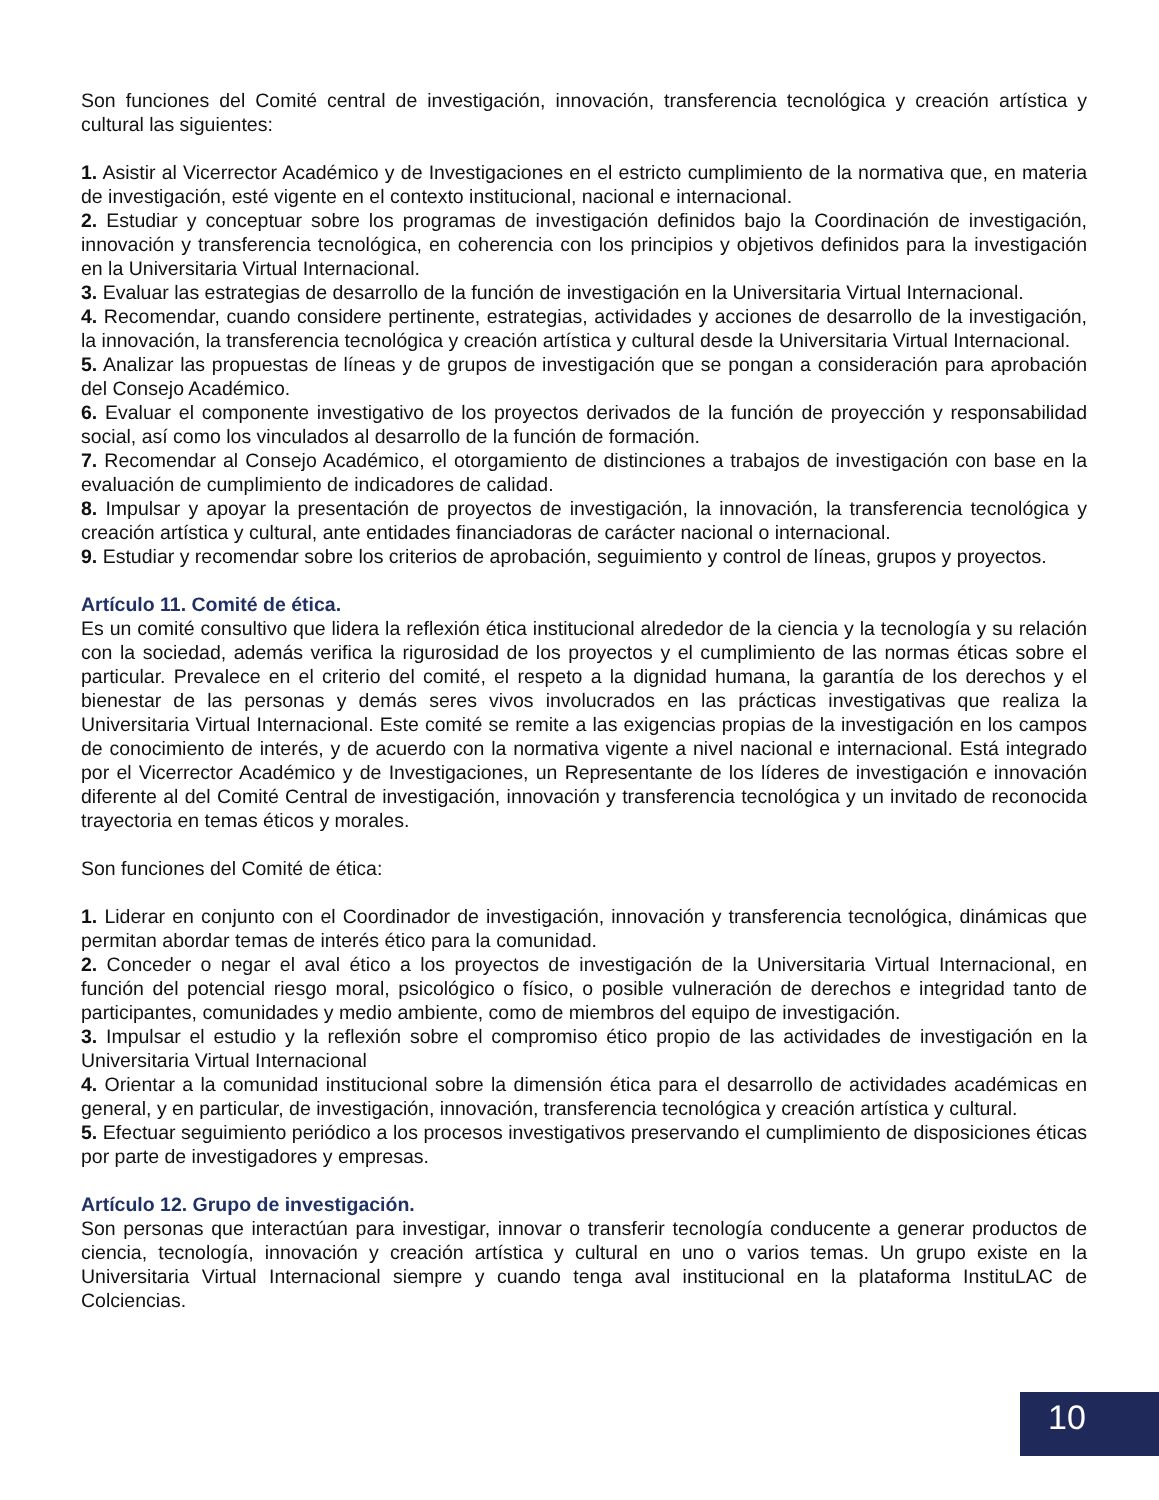Son funciones del Comité central de investigación, innovación, transferencia tecnológica y creación artística y cultural las siguientes:
1. Asistir al Vicerrector Académico y de Investigaciones en el estricto cumplimiento de la normativa que, en materia de investigación, esté vigente en el contexto institucional, nacional e internacional.
2. Estudiar y conceptuar sobre los programas de investigación definidos bajo la Coordinación de investigación, innovación y transferencia tecnológica, en coherencia con los principios y objetivos definidos para la investigación en la Universitaria Virtual Internacional.
3. Evaluar las estrategias de desarrollo de la función de investigación en la Universitaria Virtual Internacional.
4. Recomendar, cuando considere pertinente, estrategias, actividades y acciones de desarrollo de la investigación, la innovación, la transferencia tecnológica y creación artística y cultural desde la Universitaria Virtual Internacional.
5. Analizar las propuestas de líneas y de grupos de investigación que se pongan a consideración para aprobación del Consejo Académico.
6. Evaluar el componente investigativo de los proyectos derivados de la función de proyección y responsabilidad social, así como los vinculados al desarrollo de la función de formación.
7. Recomendar al Consejo Académico, el otorgamiento de distinciones a trabajos de investigación con base en la evaluación de cumplimiento de indicadores de calidad.
8. Impulsar y apoyar la presentación de proyectos de investigación, la innovación, la transferencia tecnológica y creación artística y cultural, ante entidades financiadoras de carácter nacional o internacional.
9. Estudiar y recomendar sobre los criterios de aprobación, seguimiento y control de líneas, grupos y proyectos.
Artículo 11. Comité de ética.
Es un comité consultivo que lidera la reflexión ética institucional alrededor de la ciencia y la tecnología y su relación con la sociedad, además verifica la rigurosidad de los proyectos y el cumplimiento de las normas éticas sobre el particular. Prevalece en el criterio del comité, el respeto a la dignidad humana, la garantía de los derechos y el bienestar de las personas y demás seres vivos involucrados en las prácticas investigativas que realiza la Universitaria Virtual Internacional. Este comité se remite a las exigencias propias de la investigación en los campos de conocimiento de interés, y de acuerdo con la normativa vigente a nivel nacional e internacional. Está integrado por el Vicerrector Académico y de Investigaciones, un Representante de los líderes de investigación e innovación diferente al del Comité Central de investigación, innovación y transferencia tecnológica y un invitado de reconocida trayectoria en temas éticos y morales.
Son funciones del Comité de ética:
1. Liderar en conjunto con el Coordinador de investigación, innovación y transferencia tecnológica, dinámicas que permitan abordar temas de interés ético para la comunidad.
2. Conceder o negar el aval ético a los proyectos de investigación de la Universitaria Virtual Internacional, en función del potencial riesgo moral, psicológico o físico, o posible vulneración de derechos e integridad tanto de participantes, comunidades y medio ambiente, como de miembros del equipo de investigación.
3. Impulsar el estudio y la reflexión sobre el compromiso ético propio de las actividades de investigación en la Universitaria Virtual Internacional
4. Orientar a la comunidad institucional sobre la dimensión ética para el desarrollo de actividades académicas en general, y en particular, de investigación, innovación, transferencia tecnológica y creación artística y cultural.
5. Efectuar seguimiento periódico a los procesos investigativos preservando el cumplimiento de disposiciones éticas por parte de investigadores y empresas.
Artículo 12. Grupo de investigación.
Son personas que interactúan para investigar, innovar o transferir tecnología conducente a generar productos de ciencia, tecnología, innovación y creación artística y cultural en uno o varios temas. Un grupo existe en la Universitaria Virtual Internacional siempre y cuando tenga aval institucional en la plataforma InstituLAC de Colciencias.
10